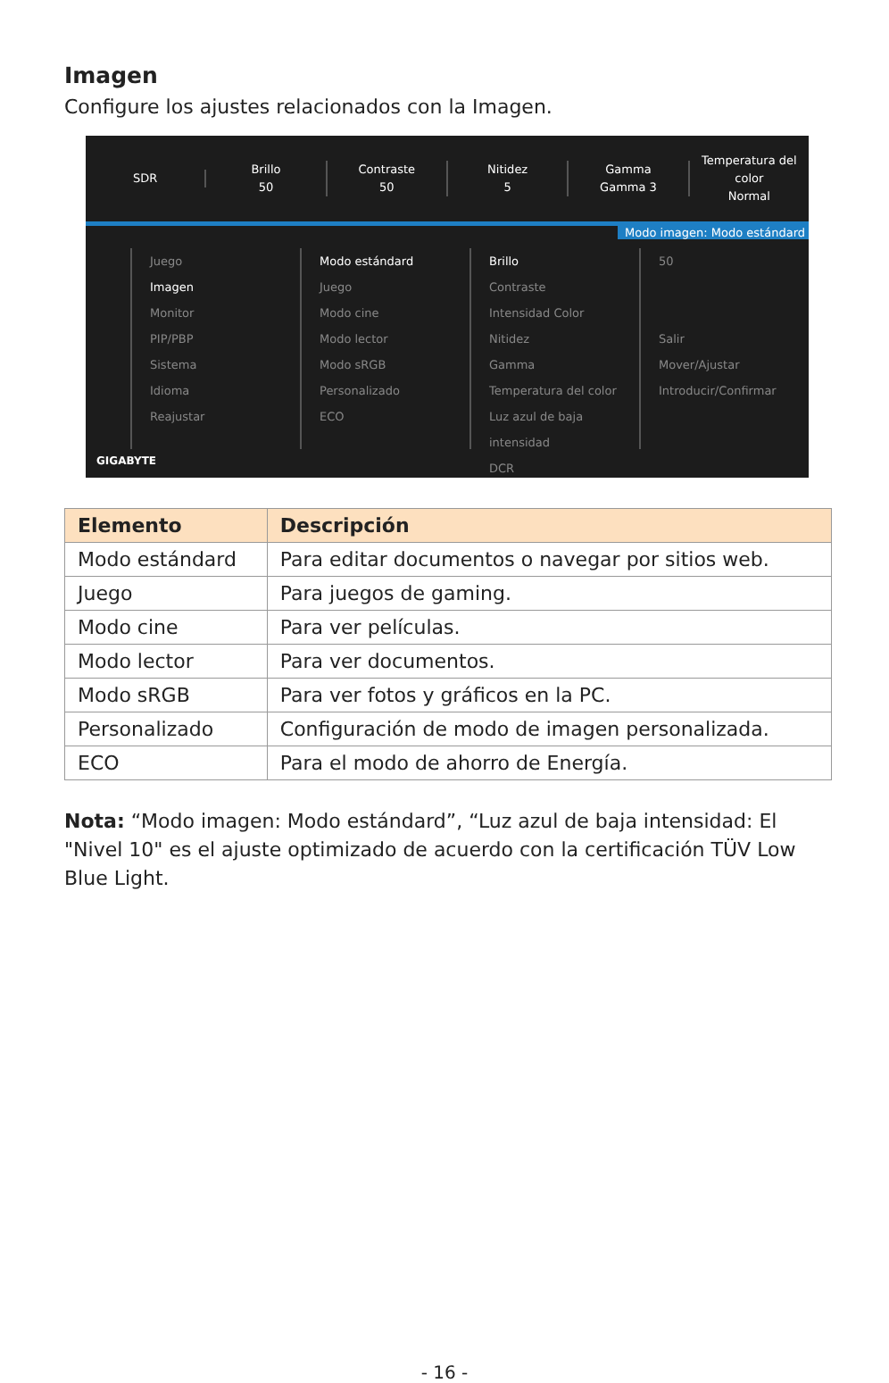Imagen
Configure los ajustes relacionados con la Imagen.
SDR
Brillo
50
Contraste
50
Nitidez
5
Gamma
Gamma 3
Temperatura del color
Normal
Modo imagen: Modo estándard
Juego
Imagen
Monitor
PIP/PBP
Sistema
Idioma
Reajustar
Modo estándard
Juego
Modo cine
Modo lector
Modo sRGB
Personalizado
ECO
Brillo
Contraste
Intensidad Color
Nitidez
Gamma
Temperatura del color
Luz azul de baja intensidad
DCR
50
Salir
Mover/Ajustar
Introducir/Confirmar
GIGABYTE
| Elemento | Descripción |
| --- | --- |
| Modo estándard | Para editar documentos o navegar por sitios web. |
| Juego | Para juegos de gaming. |
| Modo cine | Para ver películas. |
| Modo lector | Para ver documentos. |
| Modo sRGB | Para ver fotos y gráficos en la PC. |
| Personalizado | Configuración de modo de imagen personalizada. |
| ECO | Para el modo de ahorro de Energía. |
Nota: “Modo imagen: Modo estándard”, “Luz azul de baja intensidad: El "Nivel 10" es el ajuste optimizado de acuerdo con la certificación TÜV Low Blue Light.
- 16 -